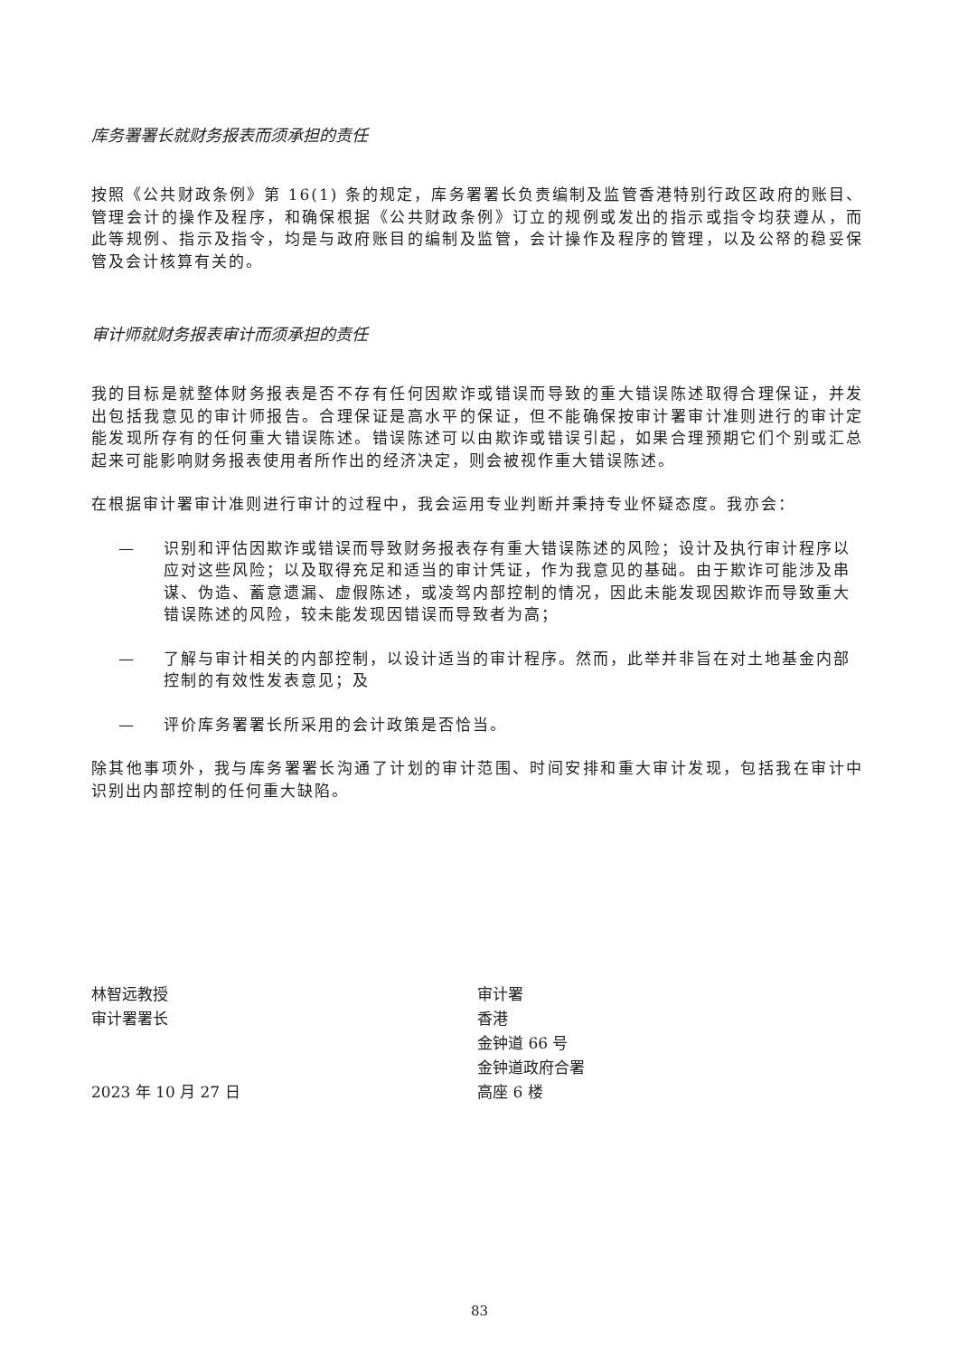库务署署长就财务报表而须承担的责任
按照《公共财政条例》第 16(1) 条的规定，库务署署长负责编制及监管香港特别行政区政府的账目、管理会计的操作及程序，和确保根据《公共财政条例》订立的规例或发出的指示或指令均获遵从，而此等规例、指示及指令，均是与政府账目的编制及监管，会计操作及程序的管理，以及公帑的稳妥保管及会计核算有关的。
审计师就财务报表审计而须承担的责任
我的目标是就整体财务报表是否不存有任何因欺诈或错误而导致的重大错误陈述取得合理保证，并发出包括我意见的审计师报告。合理保证是高水平的保证，但不能确保按审计署审计准则进行的审计定能发现所存有的任何重大错误陈述。错误陈述可以由欺诈或错误引起，如果合理预期它们个别或汇总起来可能影响财务报表使用者所作出的经济决定，则会被视作重大错误陈述。
在根据审计署审计准则进行审计的过程中，我会运用专业判断并秉持专业怀疑态度。我亦会：
— 识别和评估因欺诈或错误而导致财务报表存有重大错误陈述的风险；设计及执行审计程序以应对这些风险；以及取得充足和适当的审计凭证，作为我意见的基础。由于欺诈可能涉及串谋、伪造、蓄意遗漏、虚假陈述，或凌驾内部控制的情况，因此未能发现因欺诈而导致重大错误陈述的风险，较未能发现因错误而导致者为高；
— 了解与审计相关的内部控制，以设计适当的审计程序。然而，此举并非旨在对土地基金内部控制的有效性发表意见；及
— 评价库务署署长所采用的会计政策是否恰当。
除其他事项外，我与库务署署长沟通了计划的审计范围、时间安排和重大审计发现，包括我在审计中识别出内部控制的任何重大缺陷。
林智远教授
审计署署长
2023 年 10 月 27 日
审计署
香港
金钟道 66 号
金钟道政府合署
高座 6 楼
83